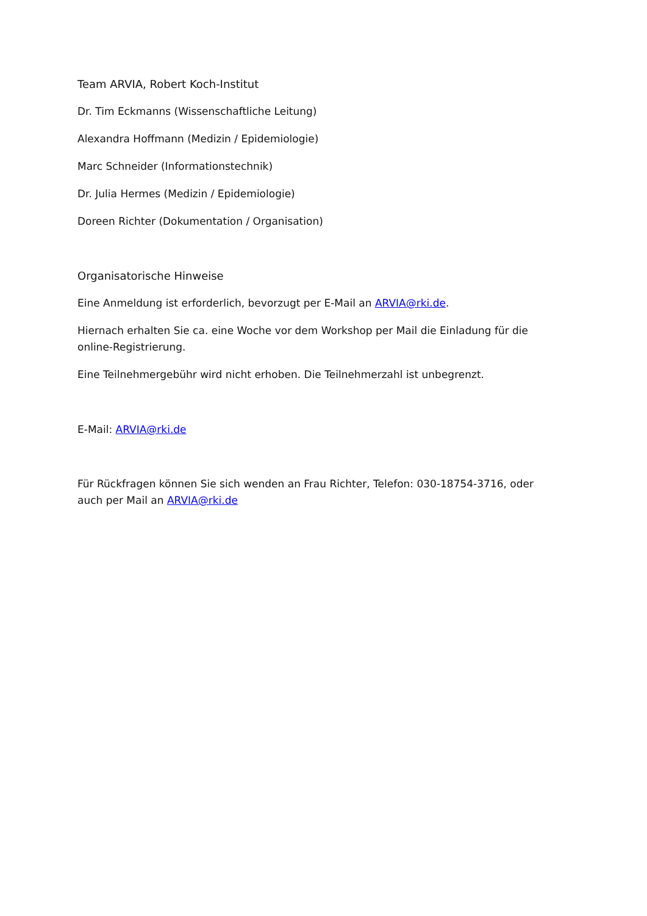Team ARVIA, Robert Koch-Institut
Dr. Tim Eckmanns (Wissenschaftliche Leitung)
Alexandra Hoffmann (Medizin / Epidemiologie)
Marc Schneider (Informationstechnik)
Dr. Julia Hermes (Medizin / Epidemiologie)
Doreen Richter (Dokumentation / Organisation)
Organisatorische Hinweise
Eine Anmeldung ist erforderlich, bevorzugt per E-Mail an ARVIA@rki.de.
Hiernach erhalten Sie ca. eine Woche vor dem Workshop per Mail die Einladung für die online-Registrierung.
Eine Teilnehmergebühr wird nicht erhoben. Die Teilnehmerzahl ist unbegrenzt.
E-Mail: ARVIA@rki.de
Für Rückfragen können Sie sich wenden an Frau Richter, Telefon: 030-18754-3716, oder auch per Mail an ARVIA@rki.de